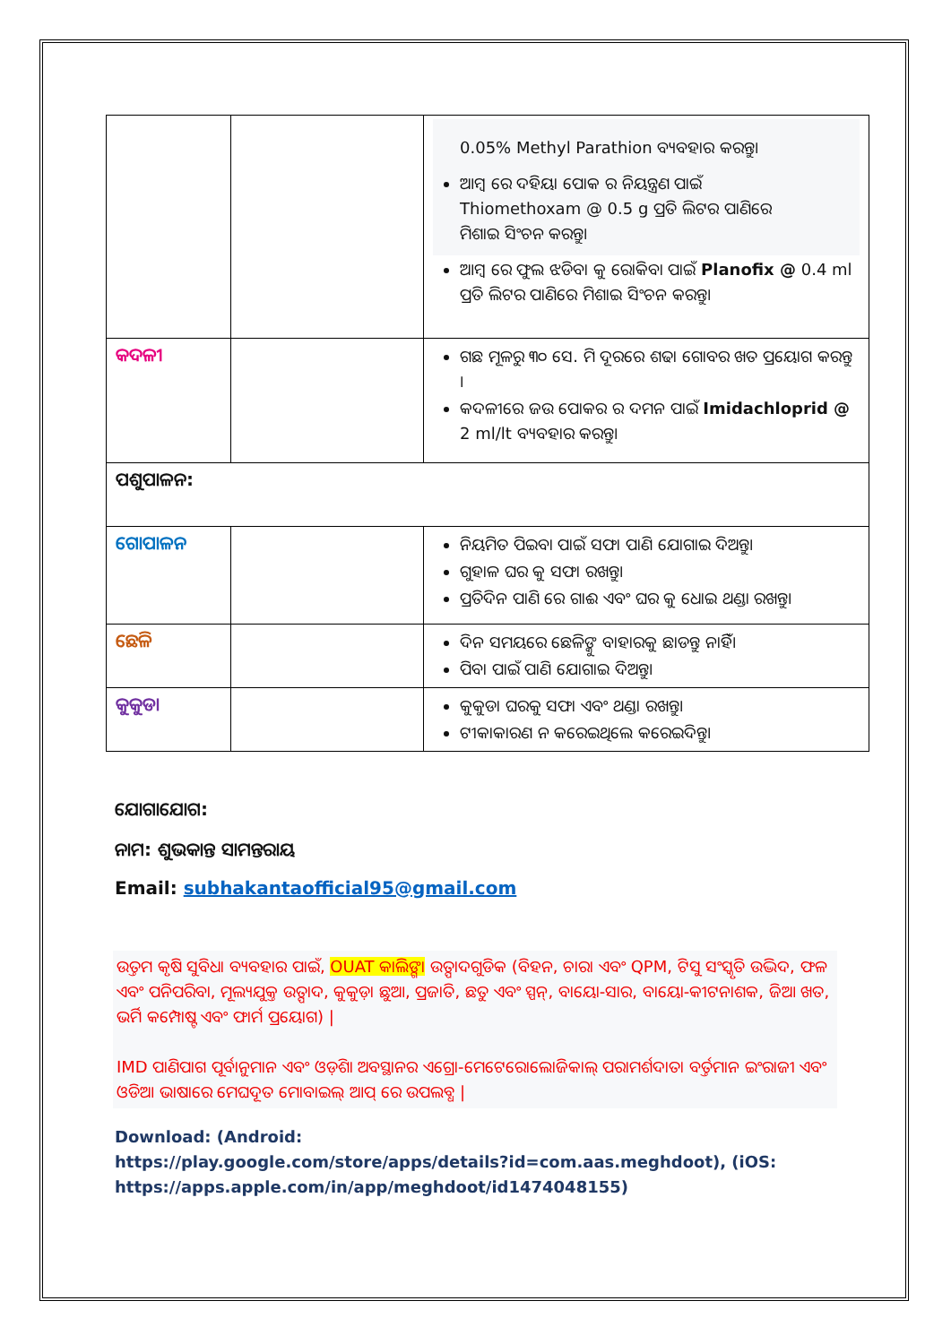| | | 0.05% Methyl Parathion ବ୍ୟବହାର କରନ୍ତୁ। ଆମ୍ବ ରେ ଦହିୟା ପୋକ ର ନିୟନ୍ତ୍ରଣ ପାଇଁ Thiomethoxam @ 0.5 g ପ୍ରତି ଲିଟର ପାଣିରେ ମିଶାଇ ସିଂଚନ କରନ୍ତୁ। ଆମ୍ବ ରେ ଫୁଲ ଝଡିବା କୁ ରୋକିବା ପାଇଁ Planofix @ 0.4 ml ପ୍ରତି ଲିଟର ପାଣିରେ ମିଶାଇ ସିଂଚନ କରନ୍ତୁ। |
| କଦଳୀ | | ଗଛ ମୂଳରୁ ୩୦ ସେ. ମି ଦୂରରେ ଶଢା ଗୋବର ଖତ ପ୍ରୟୋଗ କରନ୍ତୁ । କଦଳୀରେ ଜଉ ପୋକର ର ଦମନ ପାଇଁ Imidachloprid @ 2 ml/lt ବ୍ୟବହାର କରନ୍ତୁ। |
| ପଶୁପାଳନ: | | |
| ଗୋପାଳନ | | ନିୟମିତ ପିଇବା ପାଇଁ ସଫା ପାଣି ଯୋଗାଇ ଦିଅନ୍ତୁ। ଗୁହାଳ ଘର କୁ ସଫା ରଖନ୍ତୁ। ପ୍ରତିଦିନ ପାଣି ରେ ଗାଈ ଏବଂ ଘର କୁ ଧୋଇ ଥଣ୍ଡା ରଖନ୍ତୁ। |
| ଛେଳି | | ଦିନ ସମୟରେ ଛେଳିଙ୍କୁ ବାହାରକୁ ଛାଡନ୍ତୁ ନାହିଁ। ପିବା ପାଇଁ ପାଣି ଯୋଗାଇ ଦିଅନ୍ତୁ। |
| କୁକୁଡା | | କୁକୁଡା ଘରକୁ ସଫା ଏବଂ ଥଣ୍ଡା ରଖନ୍ତୁ। ଟୀକାକାରଣ ନ କରେଇଥିଲେ କରେଇଦିନ୍ତୁ। |
ଯୋଗାଯୋଗ:
ନାମ: ଶୁଭକାନ୍ତ ସାମନ୍ତରାୟ
Email: subhakantaofficial95@gmail.com
ଉତ୍ତମ କୃଷି ସୁବିଧା ବ୍ୟବହାର ପାଇଁ, OUAT କାଲିଙ୍ଗା ଉତ୍ପାଦଗୁଡିକ (ବିହନ, ଚାରା ଏବଂ QPM, ଟିସୁ ସଂସ୍କୃତି ଉଦ୍ଭିଦ, ଫଳ ଏବଂ ପନିପରିବା, ମୂଲ୍ୟଯୁକ୍ତ ଉତ୍ପାଦ, କୁକୁଡ଼ା ଛୁଆ, ପ୍ରଜାତି, ଛତୁ ଏବଂ ସ୍ପନ୍, ବାୟୋ-ସାର, ବାୟୋ-କୀଟନାଶକ, ଜିଆ ଖତ, ଭର୍ମି କମ୍ପୋଷ୍ଟ ଏବଂ ଫାର୍ମ ପ୍ରୟୋଗ) |
IMD ପାଣିପାଗ ପୂର୍ବାନୁମାନ ଏବଂ ଓଡ଼ିଶା ଅବସ୍ଥାନର ଏଗ୍ରୋ-ମେଟେରୋଲୋଜିକାଲ୍ ପରାମର୍ଶଦାତା ବର୍ତ୍ତମାନ ଇଂରାଜୀ ଏବଂ ଓଡିଆ ଭାଷାରେ ମେଘଦୂତ ମୋବାଇଲ୍ ଆପ୍ ରେ ଉପଲବ୍ଧ |
Download: (Android:
https://play.google.com/store/apps/details?id=com.aas.meghdoot), (iOS:
https://apps.apple.com/in/app/meghdoot/id1474048155)